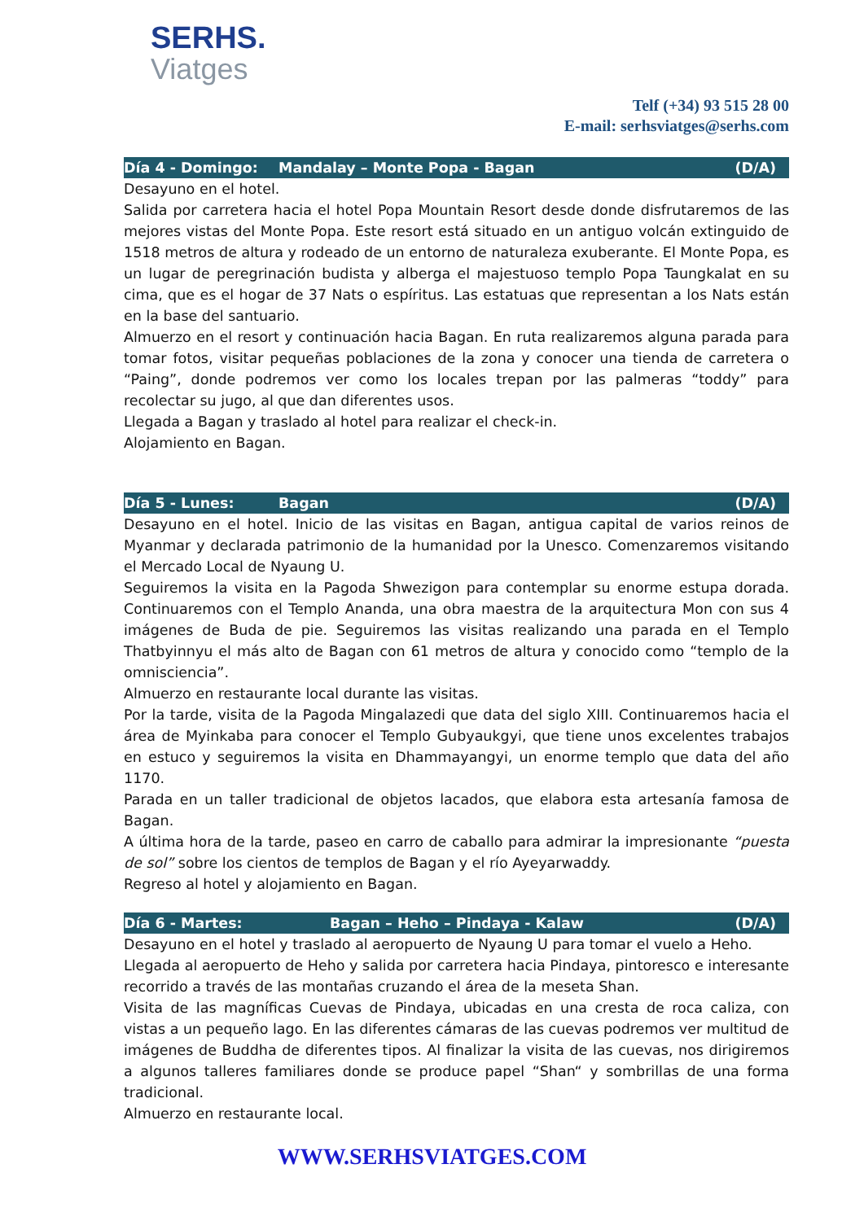SERHS.
Viatges
Telf (+34) 93 515 28 00
E-mail: serhsviatges@serhs.com
Día 4 - Domingo: Mandalay – Monte Popa - Bagan (D/A)
Desayuno en el hotel.
Salida por carretera hacia el hotel Popa Mountain Resort desde donde disfrutaremos de las mejores vistas del Monte Popa. Este resort está situado en un antiguo volcán extinguido de 1518 metros de altura y rodeado de un entorno de naturaleza exuberante. El Monte Popa, es un lugar de peregrinación budista y alberga el majestuoso templo Popa Taungkalat en su cima, que es el hogar de 37 Nats o espíritus. Las estatuas que representan a los Nats están en la base del santuario.
Almuerzo en el resort y continuación hacia Bagan. En ruta realizaremos alguna parada para tomar fotos, visitar pequeñas poblaciones de la zona y conocer una tienda de carretera o “Paing”, donde podremos ver como los locales trepan por las palmeras “toddy” para recolectar su jugo, al que dan diferentes usos.
Llegada a Bagan y traslado al hotel para realizar el check-in.
Alojamiento en Bagan.
Día 5 - Lunes: Bagan (D/A)
Desayuno en el hotel. Inicio de las visitas en Bagan, antigua capital de varios reinos de Myanmar y declarada patrimonio de la humanidad por la Unesco. Comenzaremos visitando el Mercado Local de Nyaung U.
Seguiremos la visita en la Pagoda Shwezigon para contemplar su enorme estupa dorada. Continuaremos con el Templo Ananda, una obra maestra de la arquitectura Mon con sus 4 imágenes de Buda de pie. Seguiremos las visitas realizando una parada en el Templo Thatbyinnyu el más alto de Bagan con 61 metros de altura y conocido como “templo de la omnisciencia”.
Almuerzo en restaurante local durante las visitas.
Por la tarde, visita de la Pagoda Mingalazedi que data del siglo XIII. Continuaremos hacia el área de Myinkaba para conocer el Templo Gubyaukgyi, que tiene unos excelentes trabajos en estuco y seguiremos la visita en Dhammayangyi, un enorme templo que data del año 1170.
Parada en un taller tradicional de objetos lacados, que elabora esta artesanía famosa de Bagan.
A última hora de la tarde, paseo en carro de caballo para admirar la impresionante “puesta de sol” sobre los cientos de templos de Bagan y el río Ayeyarwaddy.
Regreso al hotel y alojamiento en Bagan.
Día 6 - Martes: Bagan – Heho – Pindaya - Kalaw (D/A)
Desayuno en el hotel y traslado al aeropuerto de Nyaung U para tomar el vuelo a Heho.
Llegada al aeropuerto de Heho y salida por carretera hacia Pindaya, pintoresco e interesante recorrido a través de las montañas cruzando el área de la meseta Shan.
Visita de las magníficas Cuevas de Pindaya, ubicadas en una cresta de roca caliza, con vistas a un pequeño lago. En las diferentes cámaras de las cuevas podremos ver multitud de imágenes de Buddha de diferentes tipos. Al finalizar la visita de las cuevas, nos dirigiremos a algunos talleres familiares donde se produce papel “Shan“ y sombrillas de una forma tradicional.
Almuerzo en restaurante local.
WWW.SERHSVIATGES.COM